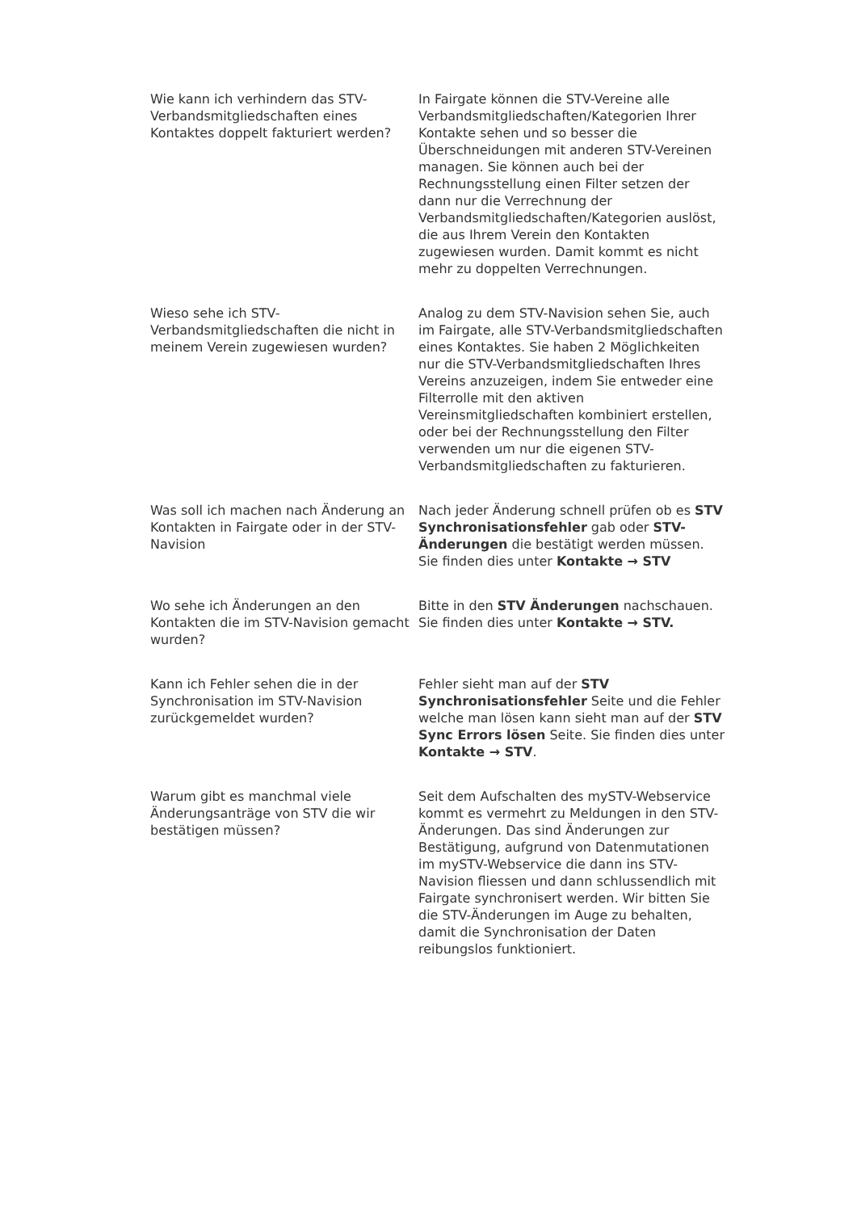| Wie kann ich verhindern das STV-Verbandsmitgliedschaften eines Kontaktes doppelt fakturiert werden? | In Fairgate können die STV-Vereine alle Verbandsmitgliedschaften/Kategorien Ihrer Kontakte sehen und so besser die Überschneidungen mit anderen STV-Vereinen managen. Sie können auch bei der Rechnungsstellung einen Filter setzen der dann nur die Verrechnung der Verbandsmitgliedschaften/Kategorien auslöst, die aus Ihrem Verein den Kontakten zugewiesen wurden. Damit kommt es nicht mehr zu doppelten Verrechnungen. |
| Wieso sehe ich STV-Verbandsmitgliedschaften die nicht in meinem Verein zugewiesen wurden? | Analog zu dem STV-Navision sehen Sie, auch im Fairgate, alle STV-Verbandsmitgliedschaften eines Kontaktes. Sie haben 2 Möglichkeiten nur die STV-Verbandsmitgliedschaften Ihres Vereins anzuzeigen, indem Sie entweder eine Filterrolle mit den aktiven Vereinsmitgliedschaften kombiniert erstellen, oder bei der Rechnungsstellung den Filter verwenden um nur die eigenen STV-Verbandsmitgliedschaften zu fakturieren. |
| Was soll ich machen nach Änderung an Kontakten in Fairgate oder in der STV-Navision | Nach jeder Änderung schnell prüfen ob es STV Synchronisationsfehler gab oder STV-Änderungen die bestätigt werden müssen. Sie finden dies unter Kontakte → STV |
| Wo sehe ich Änderungen an den Kontakten die im STV-Navision gemacht wurden? | Bitte in den STV Änderungen nachschauen. Sie finden dies unter Kontakte → STV. |
| Kann ich Fehler sehen die in der Synchronisation im STV-Navision zurückgemeldet wurden? | Fehler sieht man auf der STV Synchronisationsfehler Seite und die Fehler welche man lösen kann sieht man auf der STV Sync Errors lösen Seite. Sie finden dies unter Kontakte → STV . |
| Warum gibt es manchmal viele Änderungsanträge von STV die wir bestätigen müssen? | Seit dem Aufschalten des mySTV-Webservice kommt es vermehrt zu Meldungen in den STV-Änderungen. Das sind Änderungen zur Bestätigung, aufgrund von Datenmutationen im mySTV-Webservice die dann ins STV-Navision fliessen und dann schlussendlich mit Fairgate synchronisert werden. Wir bitten Sie die STV-Änderungen im Auge zu behalten, damit die Synchronisation der Daten reibungslos funktioniert. |